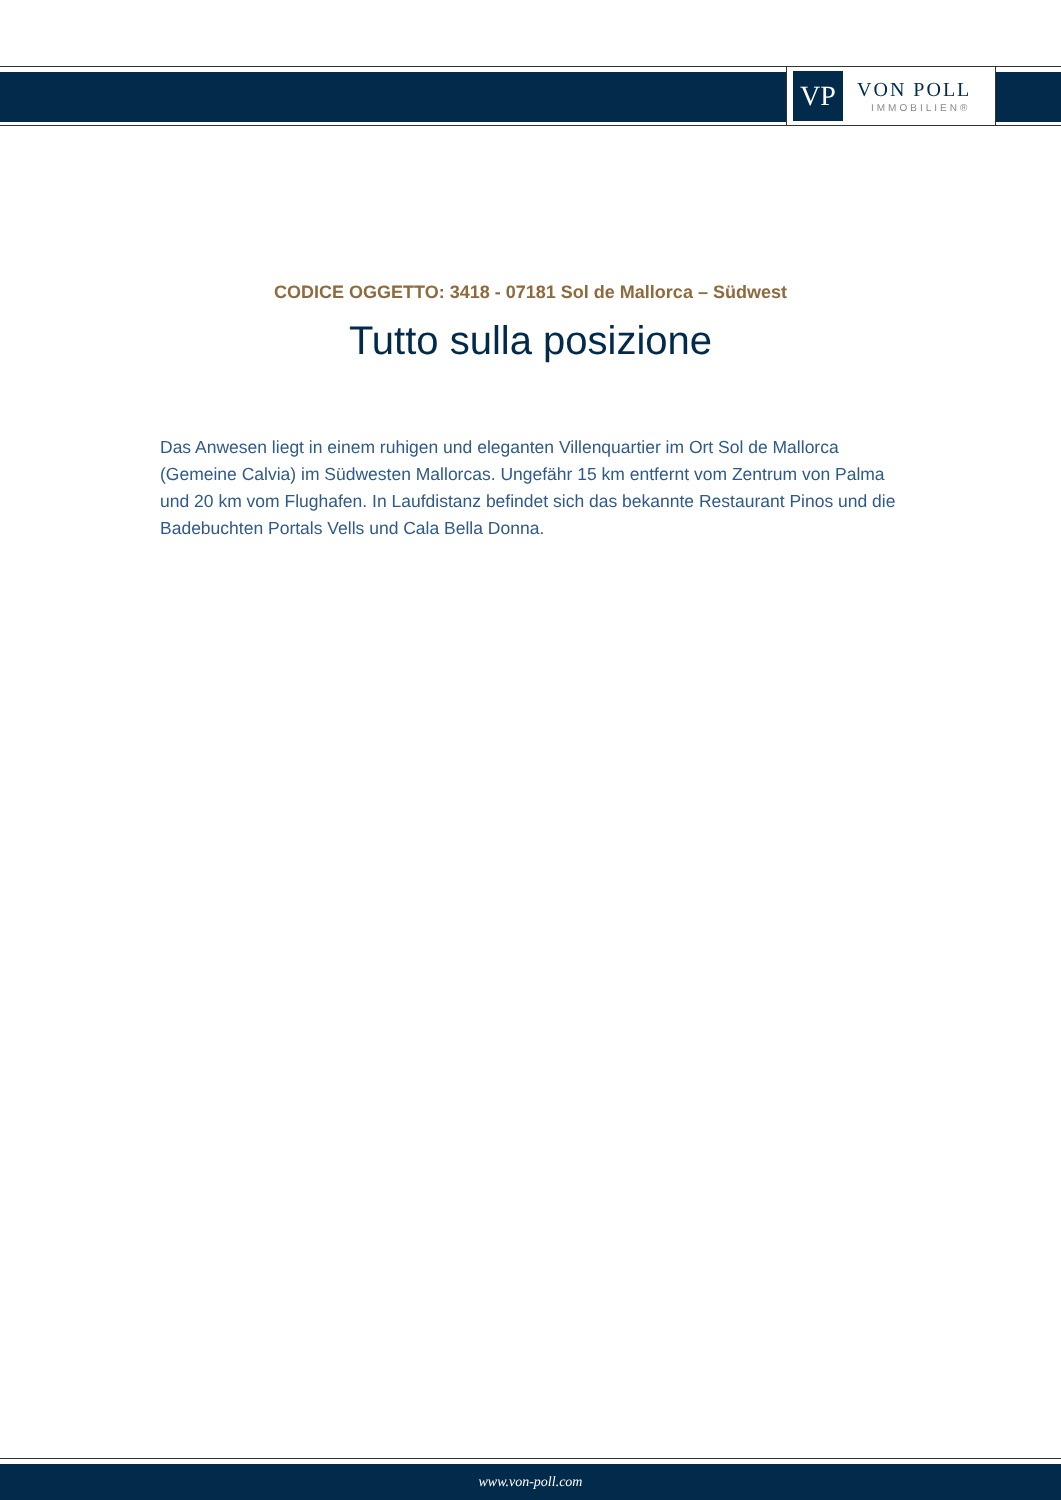VP
VON POLL
IMMOBILIEN®
CODICE OGGETTO: 3418 - 07181 Sol de Mallorca – Südwest
Tutto sulla posizione
Das Anwesen liegt in einem ruhigen und eleganten Villenquartier im Ort Sol de Mallorca (Gemeine Calvia) im Südwesten Mallorcas. Ungefähr 15 km entfernt vom Zentrum von Palma und 20 km vom Flughafen. In Laufdistanz befindet sich das bekannte Restaurant Pinos und die Badebuchten Portals Vells und Cala Bella Donna.
www.von-poll.com